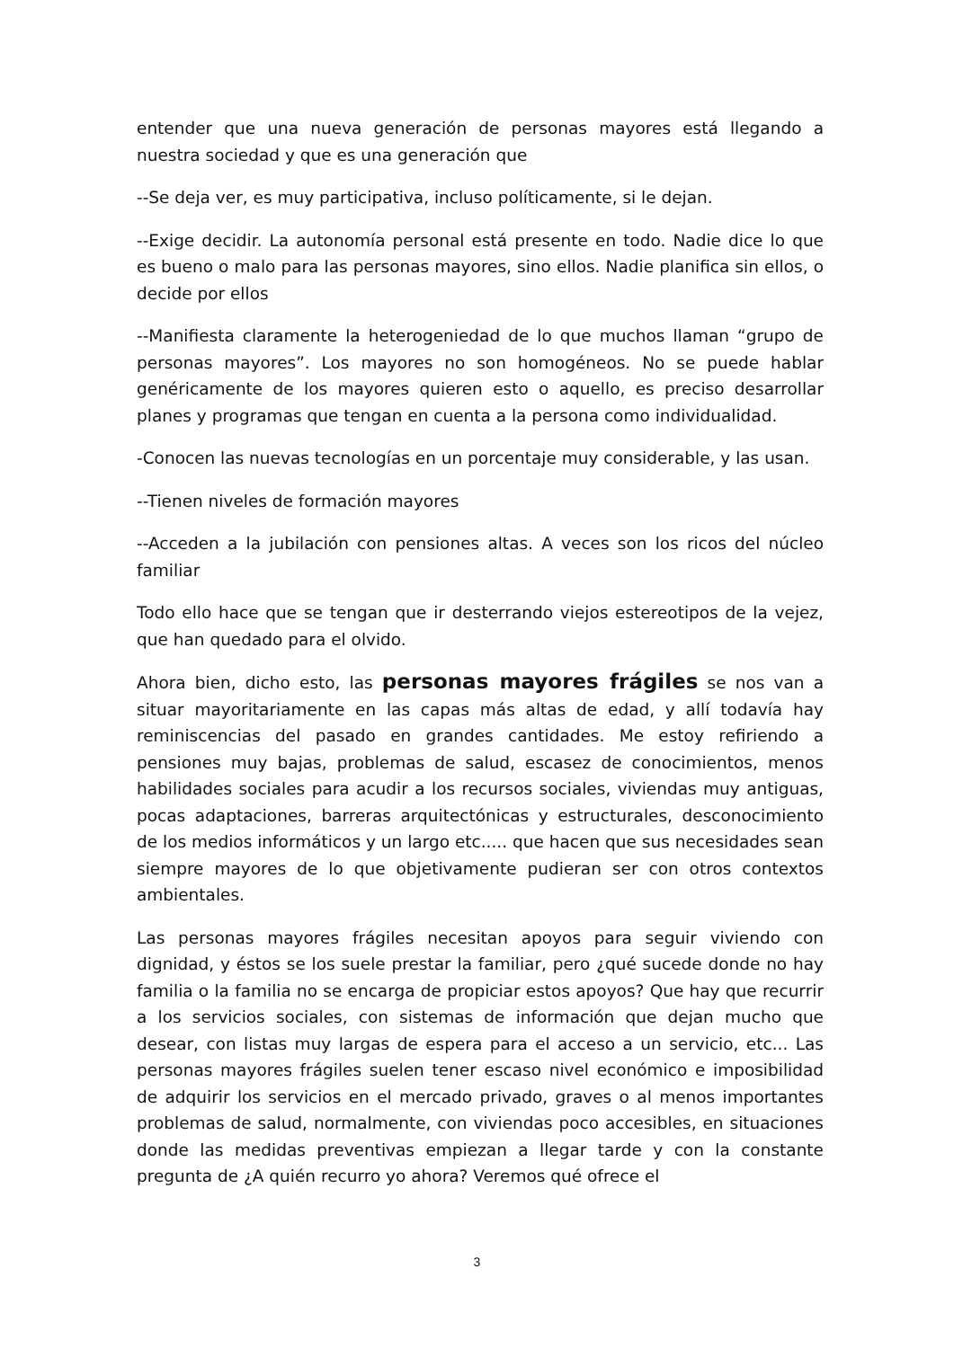entender que una nueva generación de personas mayores está llegando a nuestra sociedad y que es una generación que
--Se deja ver, es muy participativa, incluso políticamente, si le dejan.
--Exige decidir. La autonomía personal está presente en todo. Nadie dice lo que es bueno o malo para las personas mayores, sino ellos. Nadie planifica sin ellos, o decide por ellos
--Manifiesta claramente la heterogeniedad de lo que muchos llaman “grupo de personas mayores”. Los mayores no son homogéneos. No se puede hablar genéricamente de los mayores quieren esto o aquello, es preciso desarrollar planes y programas que tengan en cuenta a la persona como individualidad.
-Conocen las nuevas tecnologías en un porcentaje muy considerable, y las usan.
--Tienen niveles de formación mayores
--Acceden a la jubilación con pensiones altas. A veces son los ricos del núcleo familiar
Todo ello hace que se tengan que ir desterrando viejos estereotipos de la vejez, que han quedado para el olvido.
Ahora bien, dicho esto, las personas mayores frágiles se nos van a situar mayoritariamente en las capas más altas de edad, y allí todavía hay reminiscencias del pasado en grandes cantidades. Me estoy refiriendo a pensiones muy bajas, problemas de salud, escasez de conocimientos, menos habilidades sociales para acudir a los recursos sociales, viviendas muy antiguas, pocas adaptaciones, barreras arquitectónicas y estructurales, desconocimiento de los medios informáticos y un largo etc..... que hacen que sus necesidades sean siempre mayores de lo que objetivamente pudieran ser con otros contextos ambientales.
Las personas mayores frágiles necesitan apoyos para seguir viviendo con dignidad, y éstos se los suele prestar la familiar, pero ¿qué sucede donde no hay familia o la familia no se encarga de propiciar estos apoyos? Que hay que recurrir a los servicios sociales, con sistemas de información que dejan mucho que desear, con listas muy largas de espera para el acceso a un servicio, etc... Las personas mayores frágiles suelen tener escaso nivel económico e imposibilidad de adquirir los servicios en el mercado privado, graves o al menos importantes problemas de salud, normalmente, con viviendas poco accesibles, en situaciones donde las medidas preventivas empiezan a llegar tarde y con la constante pregunta de ¿A quién recurro yo ahora? Veremos qué ofrece el
3